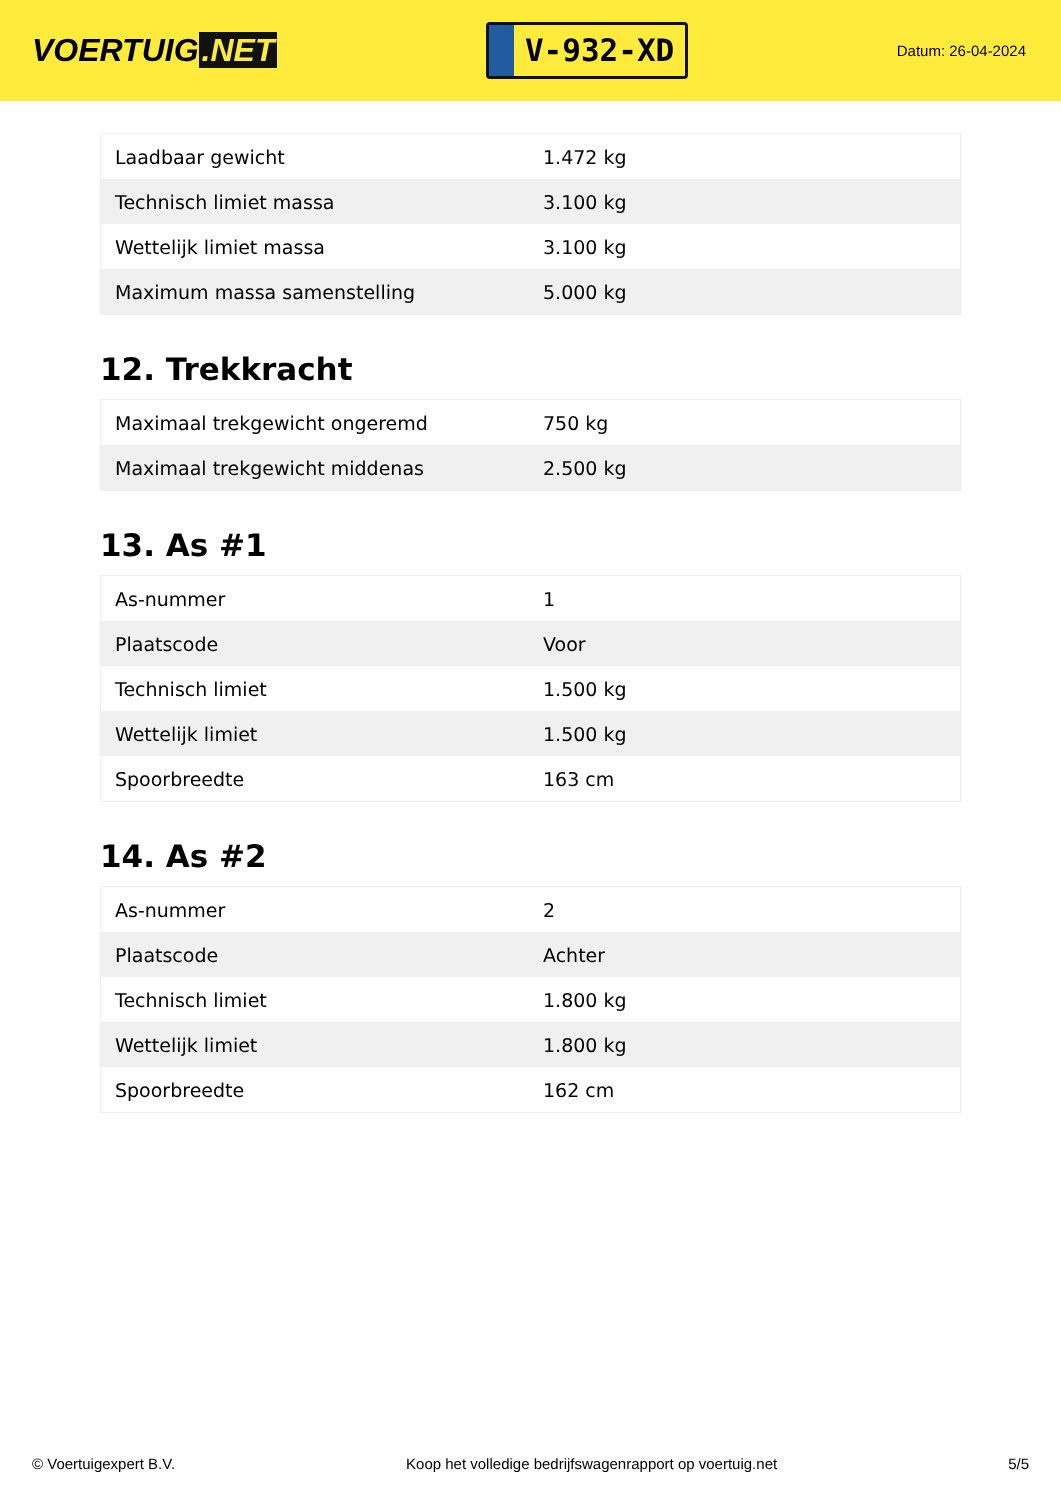VOERTUIG.NET
V-932-XD
Datum: 26-04-2024
| Laadbaar gewicht | 1.472 kg |
| Technisch limiet massa | 3.100 kg |
| Wettelijk limiet massa | 3.100 kg |
| Maximum massa samenstelling | 5.000 kg |
12. Trekkracht
| Maximaal trekgewicht ongeremd | 750 kg |
| Maximaal trekgewicht middenas | 2.500 kg |
13. As #1
| As-nummer | 1 |
| Plaatscode | Voor |
| Technisch limiet | 1.500 kg |
| Wettelijk limiet | 1.500 kg |
| Spoorbreedte | 163 cm |
14. As #2
| As-nummer | 2 |
| Plaatscode | Achter |
| Technisch limiet | 1.800 kg |
| Wettelijk limiet | 1.800 kg |
| Spoorbreedte | 162 cm |
© Voertuigexpert B.V. Koop het volledige bedrijfswagenrapport op voertuig.net 5/5